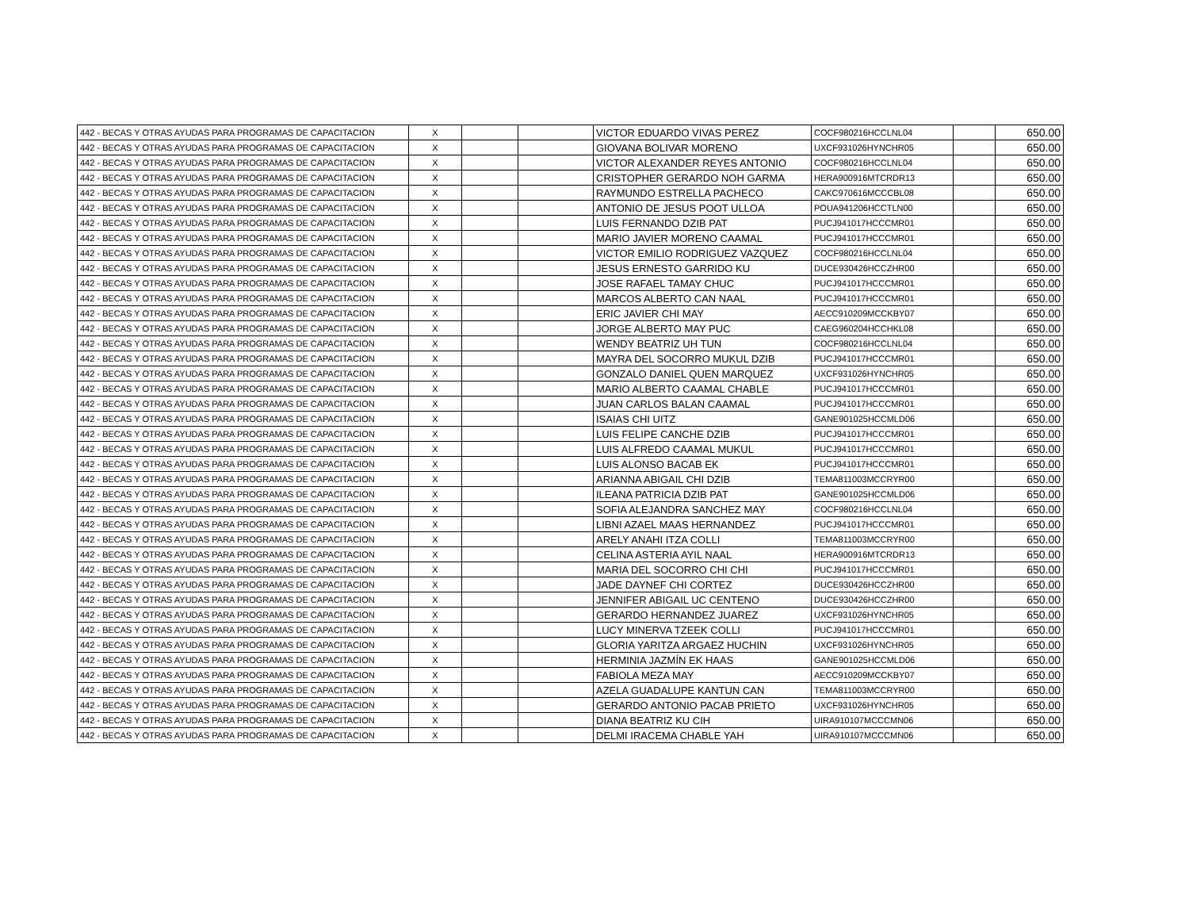| 442 - BECAS Y OTRAS AYUDAS PARA PROGRAMAS DE CAPACITACION | X | | | VICTOR EDUARDO VIVAS PEREZ | COCF980216HCCLNL04 | | 650.00 |
| 442 - BECAS Y OTRAS AYUDAS PARA PROGRAMAS DE CAPACITACION | X | | | GIOVANA BOLIVAR MORENO | UXCF931026HYNCHR05 | | 650.00 |
| 442 - BECAS Y OTRAS AYUDAS PARA PROGRAMAS DE CAPACITACION | X | | | VICTOR ALEXANDER REYES ANTONIO | COCF980216HCCLNL04 | | 650.00 |
| 442 - BECAS Y OTRAS AYUDAS PARA PROGRAMAS DE CAPACITACION | X | | | CRISTOPHER GERARDO NOH GARMA | HERA900916MTCRDR13 | | 650.00 |
| 442 - BECAS Y OTRAS AYUDAS PARA PROGRAMAS DE CAPACITACION | X | | | RAYMUNDO ESTRELLA PACHECO | CAKC970616MCCCBL08 | | 650.00 |
| 442 - BECAS Y OTRAS AYUDAS PARA PROGRAMAS DE CAPACITACION | X | | | ANTONIO DE JESUS POOT ULLOA | POUA941206HCCTLN00 | | 650.00 |
| 442 - BECAS Y OTRAS AYUDAS PARA PROGRAMAS DE CAPACITACION | X | | | LUIS FERNANDO DZIB PAT | PUCJ941017HCCCMR01 | | 650.00 |
| 442 - BECAS Y OTRAS AYUDAS PARA PROGRAMAS DE CAPACITACION | X | | | MARIO JAVIER MORENO CAAMAL | PUCJ941017HCCCMR01 | | 650.00 |
| 442 - BECAS Y OTRAS AYUDAS PARA PROGRAMAS DE CAPACITACION | X | | | VICTOR EMILIO RODRIGUEZ VAZQUEZ | COCF980216HCCLNL04 | | 650.00 |
| 442 - BECAS Y OTRAS AYUDAS PARA PROGRAMAS DE CAPACITACION | X | | | JESUS ERNESTO GARRIDO KU | DUCE930426HCCZHR00 | | 650.00 |
| 442 - BECAS Y OTRAS AYUDAS PARA PROGRAMAS DE CAPACITACION | X | | | JOSE RAFAEL TAMAY CHUC | PUCJ941017HCCCMR01 | | 650.00 |
| 442 - BECAS Y OTRAS AYUDAS PARA PROGRAMAS DE CAPACITACION | X | | | MARCOS ALBERTO CAN NAAL | PUCJ941017HCCCMR01 | | 650.00 |
| 442 - BECAS Y OTRAS AYUDAS PARA PROGRAMAS DE CAPACITACION | X | | | ERIC JAVIER CHI MAY | AECC910209MCCKBY07 | | 650.00 |
| 442 - BECAS Y OTRAS AYUDAS PARA PROGRAMAS DE CAPACITACION | X | | | JORGE ALBERTO MAY PUC | CAEG960204HCCHKL08 | | 650.00 |
| 442 - BECAS Y OTRAS AYUDAS PARA PROGRAMAS DE CAPACITACION | X | | | WENDY BEATRIZ UH TUN | COCF980216HCCLNL04 | | 650.00 |
| 442 - BECAS Y OTRAS AYUDAS PARA PROGRAMAS DE CAPACITACION | X | | | MAYRA DEL SOCORRO MUKUL DZIB | PUCJ941017HCCCMR01 | | 650.00 |
| 442 - BECAS Y OTRAS AYUDAS PARA PROGRAMAS DE CAPACITACION | X | | | GONZALO DANIEL QUEN MARQUEZ | UXCF931026HYNCHR05 | | 650.00 |
| 442 - BECAS Y OTRAS AYUDAS PARA PROGRAMAS DE CAPACITACION | X | | | MARIO ALBERTO CAAMAL CHABLE | PUCJ941017HCCCMR01 | | 650.00 |
| 442 - BECAS Y OTRAS AYUDAS PARA PROGRAMAS DE CAPACITACION | X | | | JUAN CARLOS BALAN CAAMAL | PUCJ941017HCCCMR01 | | 650.00 |
| 442 - BECAS Y OTRAS AYUDAS PARA PROGRAMAS DE CAPACITACION | X | | | ISAIAS CHI UITZ | GANE901025HCCMLD06 | | 650.00 |
| 442 - BECAS Y OTRAS AYUDAS PARA PROGRAMAS DE CAPACITACION | X | | | LUIS FELIPE CANCHE DZIB | PUCJ941017HCCCMR01 | | 650.00 |
| 442 - BECAS Y OTRAS AYUDAS PARA PROGRAMAS DE CAPACITACION | X | | | LUIS ALFREDO CAAMAL MUKUL | PUCJ941017HCCCMR01 | | 650.00 |
| 442 - BECAS Y OTRAS AYUDAS PARA PROGRAMAS DE CAPACITACION | X | | | LUIS ALONSO BACAB EK | PUCJ941017HCCCMR01 | | 650.00 |
| 442 - BECAS Y OTRAS AYUDAS PARA PROGRAMAS DE CAPACITACION | X | | | ARIANNA ABIGAIL CHI DZIB | TEMA811003MCCRYR00 | | 650.00 |
| 442 - BECAS Y OTRAS AYUDAS PARA PROGRAMAS DE CAPACITACION | X | | | ILEANA PATRICIA DZIB PAT | GANE901025HCCMLD06 | | 650.00 |
| 442 - BECAS Y OTRAS AYUDAS PARA PROGRAMAS DE CAPACITACION | X | | | SOFIA ALEJANDRA SANCHEZ MAY | COCF980216HCCLNL04 | | 650.00 |
| 442 - BECAS Y OTRAS AYUDAS PARA PROGRAMAS DE CAPACITACION | X | | | LIBNI AZAEL MAAS HERNANDEZ | PUCJ941017HCCCMR01 | | 650.00 |
| 442 - BECAS Y OTRAS AYUDAS PARA PROGRAMAS DE CAPACITACION | X | | | ARELY ANAHI ITZA COLLI | TEMA811003MCCRYR00 | | 650.00 |
| 442 - BECAS Y OTRAS AYUDAS PARA PROGRAMAS DE CAPACITACION | X | | | CELINA ASTERIA AYIL NAAL | HERA900916MTCRDR13 | | 650.00 |
| 442 - BECAS Y OTRAS AYUDAS PARA PROGRAMAS DE CAPACITACION | X | | | MARIA DEL SOCORRO CHI CHI | PUCJ941017HCCCMR01 | | 650.00 |
| 442 - BECAS Y OTRAS AYUDAS PARA PROGRAMAS DE CAPACITACION | X | | | JADE DAYNEF CHI CORTEZ | DUCE930426HCCZHR00 | | 650.00 |
| 442 - BECAS Y OTRAS AYUDAS PARA PROGRAMAS DE CAPACITACION | X | | | JENNIFER ABIGAIL UC CENTENO | DUCE930426HCCZHR00 | | 650.00 |
| 442 - BECAS Y OTRAS AYUDAS PARA PROGRAMAS DE CAPACITACION | X | | | GERARDO HERNANDEZ JUAREZ | UXCF931026HYNCHR05 | | 650.00 |
| 442 - BECAS Y OTRAS AYUDAS PARA PROGRAMAS DE CAPACITACION | X | | | LUCY MINERVA TZEEK COLLI | PUCJ941017HCCCMR01 | | 650.00 |
| 442 - BECAS Y OTRAS AYUDAS PARA PROGRAMAS DE CAPACITACION | X | | | GLORIA YARITZA ARGAEZ HUCHIN | UXCF931026HYNCHR05 | | 650.00 |
| 442 - BECAS Y OTRAS AYUDAS PARA PROGRAMAS DE CAPACITACION | X | | | HERMINIA JAZMÍN EK HAAS | GANE901025HCCMLD06 | | 650.00 |
| 442 - BECAS Y OTRAS AYUDAS PARA PROGRAMAS DE CAPACITACION | X | | | FABIOLA MEZA MAY | AECC910209MCCKBY07 | | 650.00 |
| 442 - BECAS Y OTRAS AYUDAS PARA PROGRAMAS DE CAPACITACION | X | | | AZELA GUADALUPE KANTUN CAN | TEMA811003MCCRYR00 | | 650.00 |
| 442 - BECAS Y OTRAS AYUDAS PARA PROGRAMAS DE CAPACITACION | X | | | GERARDO ANTONIO PACAB PRIETO | UXCF931026HYNCHR05 | | 650.00 |
| 442 - BECAS Y OTRAS AYUDAS PARA PROGRAMAS DE CAPACITACION | X | | | DIANA BEATRIZ KU CIH | UIRA910107MCCCMN06 | | 650.00 |
| 442 - BECAS Y OTRAS AYUDAS PARA PROGRAMAS DE CAPACITACION | X | | | DELMI IRACEMA CHABLE YAH | UIRA910107MCCCMN06 | | 650.00 |